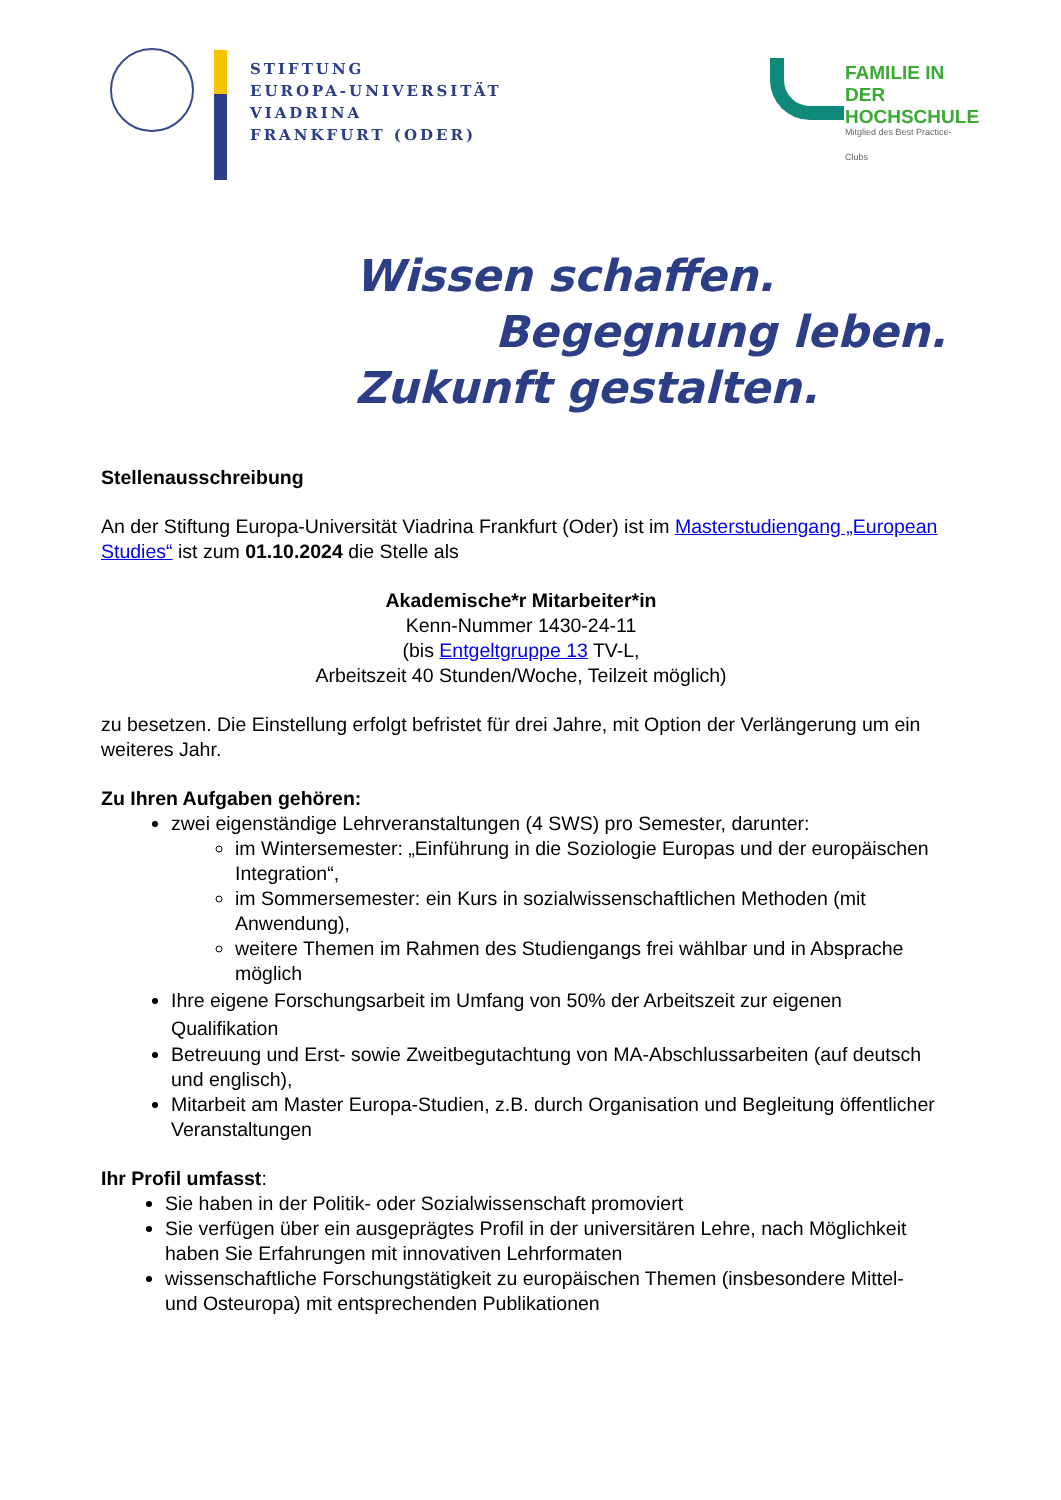STIFTUNG
EUROPA-UNIVERSITÄT
VIADRINA
FRANKFURT (ODER)
FAMILIE IN DER
HOCHSCHULE
Mitglied des Best Practice-Clubs
Wissen schaffen.
Begegnung leben.
Zukunft gestalten.
Stellenausschreibung
An der Stiftung Europa-Universität Viadrina Frankfurt (Oder) ist im Masterstudiengang „European Studies“ ist zum 01.10.2024 die Stelle als
Akademische*r Mitarbeiter*in
Kenn-Nummer 1430-24-11
(bis Entgeltgruppe 13 TV-L,
Arbeitszeit 40 Stunden/Woche, Teilzeit möglich)
zu besetzen. Die Einstellung erfolgt befristet für drei Jahre, mit Option der Verlängerung um ein weiteres Jahr.
Zu Ihren Aufgaben gehören:
zwei eigenständige Lehrveranstaltungen (4 SWS) pro Semester, darunter:
im Wintersemester: „Einführung in die Soziologie Europas und der europäischen Integration“,
im Sommersemester: ein Kurs in sozialwissenschaftlichen Methoden (mit Anwendung),
weitere Themen im Rahmen des Studiengangs frei wählbar und in Absprache möglich
Ihre eigene Forschungsarbeit im Umfang von 50% der Arbeitszeit zur eigenen Qualifikation
Betreuung und Erst- sowie Zweitbegutachtung von MA-Abschlussarbeiten (auf deutsch und englisch),
Mitarbeit am Master Europa-Studien, z.B. durch Organisation und Begleitung öffentlicher Veranstaltungen
Ihr Profil umfasst:
Sie haben in der Politik- oder Sozialwissenschaft promoviert
Sie verfügen über ein ausgeprägtes Profil in der universitären Lehre, nach Möglichkeit haben Sie Erfahrungen mit innovativen Lehrformaten
wissenschaftliche Forschungstätigkeit zu europäischen Themen (insbesondere Mittel- und Osteuropa) mit entsprechenden Publikationen